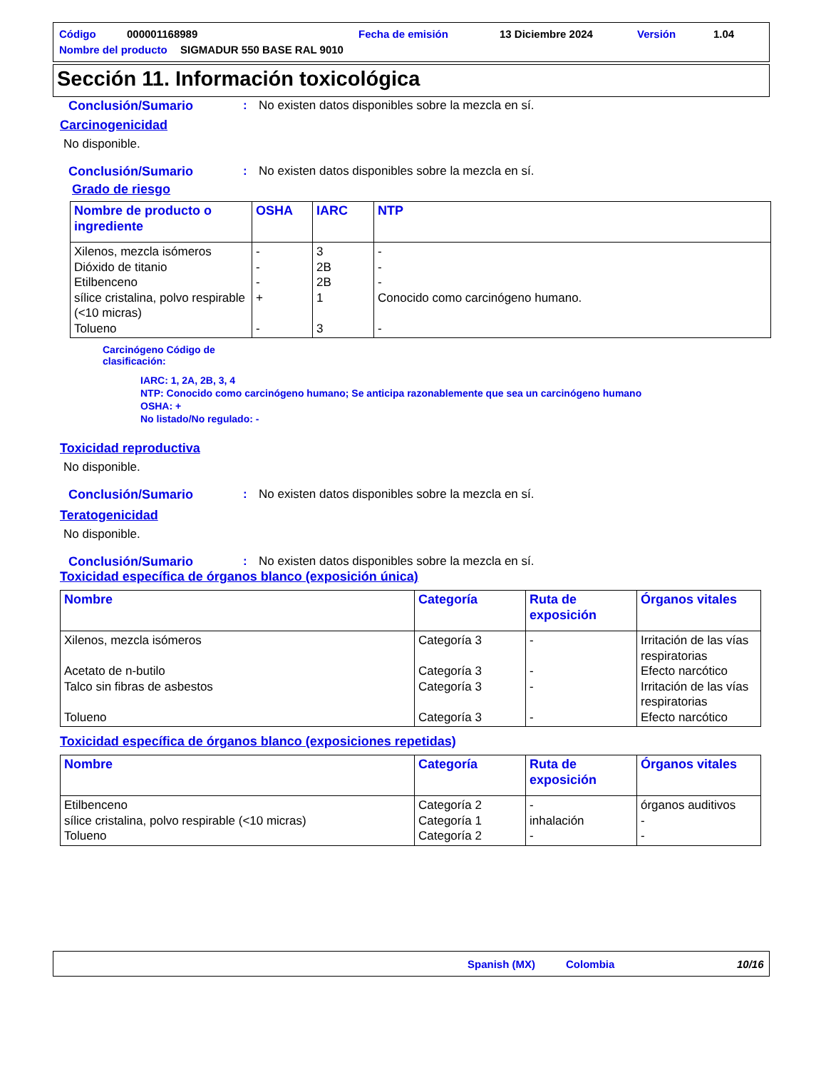Código 000001168989 Fecha de emisión 13 Diciembre 2024 Versión 1.04
Nombre del producto SIGMADUR 550 BASE RAL 9010
Sección 11. Información toxicológica
Conclusión/Sumario: No existen datos disponibles sobre la mezcla en sí.
Carcinogenicidad
No disponible.
Conclusión/Sumario: No existen datos disponibles sobre la mezcla en sí.
Grado de riesgo
| Nombre de producto o ingrediente | OSHA | IARC | NTP |
| --- | --- | --- | --- |
| Xilenos, mezcla isómeros Dióxido de titanio Etilbenceno sílice cristalina, polvo respirable (<10 micras) Tolueno | - - - + - | 3 2B 2B 1 3 | - - - Conocido como carcinógeno humano. - |
Carcinógeno Código de clasificación:
IARC: 1, 2A, 2B, 3, 4
NTP: Conocido como carcinógeno humano; Se anticipa razonablemente que sea un carcinógeno humano
OSHA: +
No listado/No regulado: -
Toxicidad reproductiva
No disponible.
Conclusión/Sumario: No existen datos disponibles sobre la mezcla en sí.
Teratogenicidad
No disponible.
Conclusión/Sumario: No existen datos disponibles sobre la mezcla en sí.
Toxicidad específica de órganos blanco (exposición única)
| Nombre | Categoría | Ruta de exposición | Órganos vitales |
| --- | --- | --- | --- |
| Xilenos, mezcla isómeros Acetato de n-butilo Talco sin fibras de asbestos Tolueno | Categoría 3 Categoría 3 Categoría 3 Categoría 3 | - - - - | Irritación de las vías respiratorias Efecto narcótico Irritación de las vías respiratorias Efecto narcótico |
Toxicidad específica de órganos blanco (exposiciones repetidas)
| Nombre | Categoría | Ruta de exposición | Órganos vitales |
| --- | --- | --- | --- |
| Etilbenceno sílice cristalina, polvo respirable (<10 micras) Tolueno | Categoría 2 Categoría 1 Categoría 2 | - inhalación - | órganos auditivos - - |
Spanish (MX) Colombia 10/16